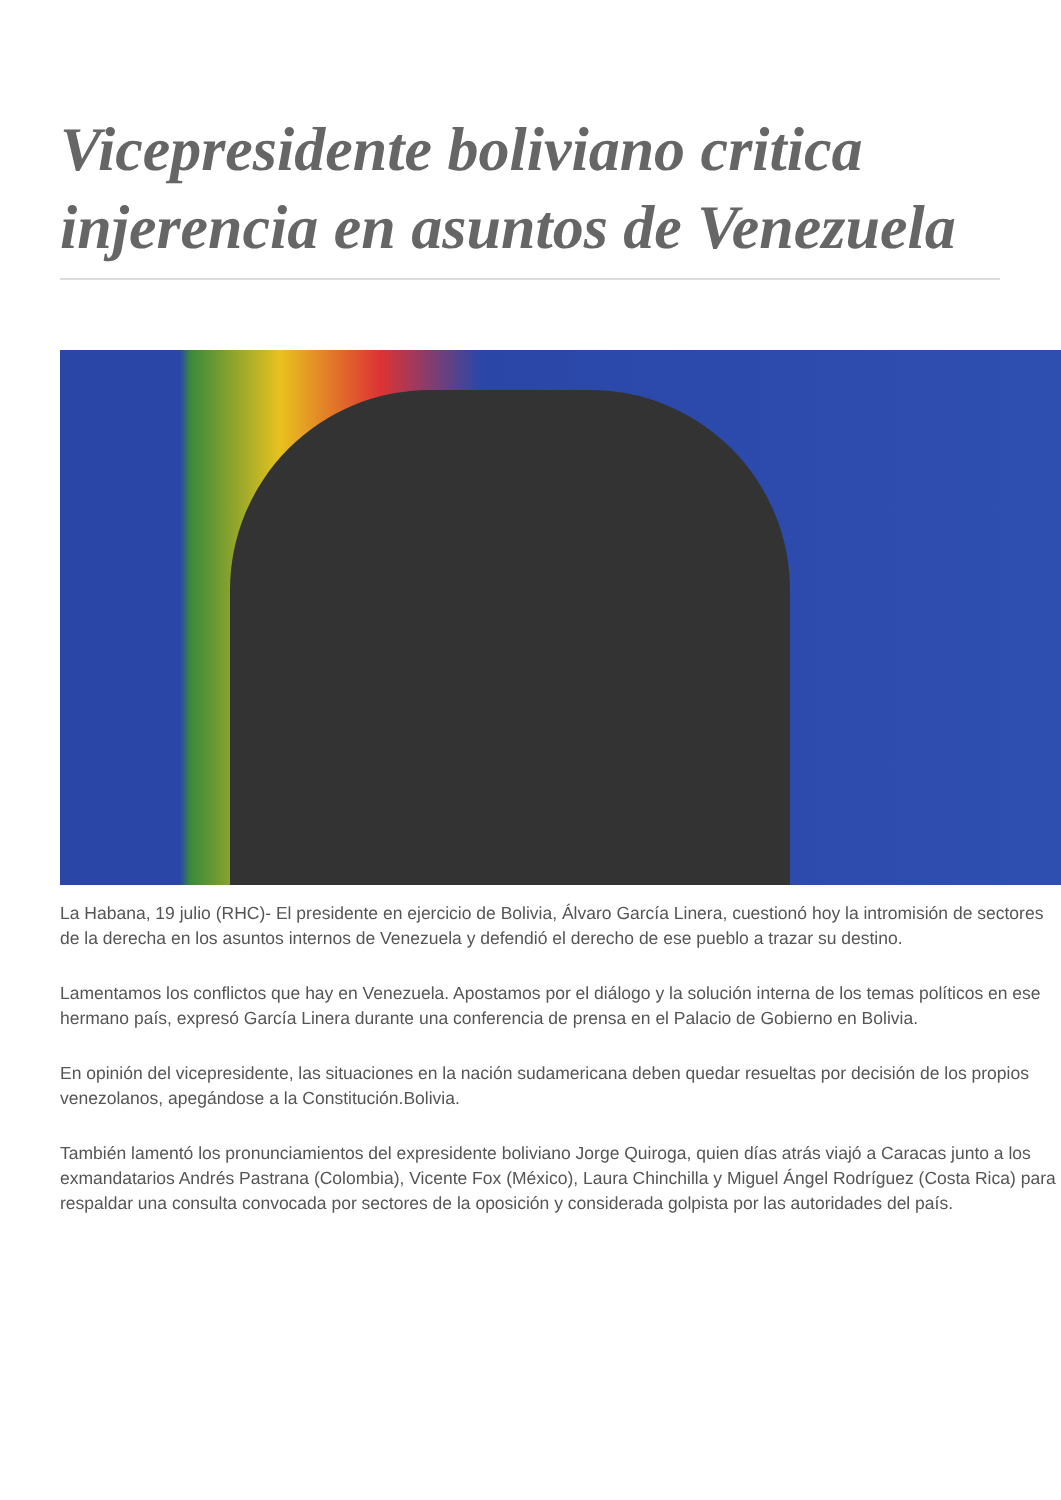Vicepresidente boliviano critica injerencia en asuntos de Venezuela
La Habana, 19 julio (RHC)- El presidente en ejercicio de Bolivia, Álvaro García Linera, cuestionó hoy la intromisión de sectores de la derecha en los asuntos internos de Venezuela y defendió el derecho de ese pueblo a trazar su destino.
Lamentamos los conflictos que hay en Venezuela. Apostamos por el diálogo y la solución interna de los temas políticos en ese hermano país, expresó García Linera durante una conferencia de prensa en el Palacio de Gobierno en Bolivia.
En opinión del vicepresidente, las situaciones en la nación sudamericana deben quedar resueltas por decisión de los propios venezolanos, apegándose a la Constitución.Bolivia.
También lamentó los pronunciamientos del expresidente boliviano Jorge Quiroga, quien días atrás viajó a Caracas junto a los exmandatarios Andrés Pastrana (Colombia), Vicente Fox (México), Laura Chinchilla y Miguel Ángel Rodríguez (Costa Rica) para respaldar una consulta convocada por sectores de la oposición y considerada golpista por las autoridades del país.